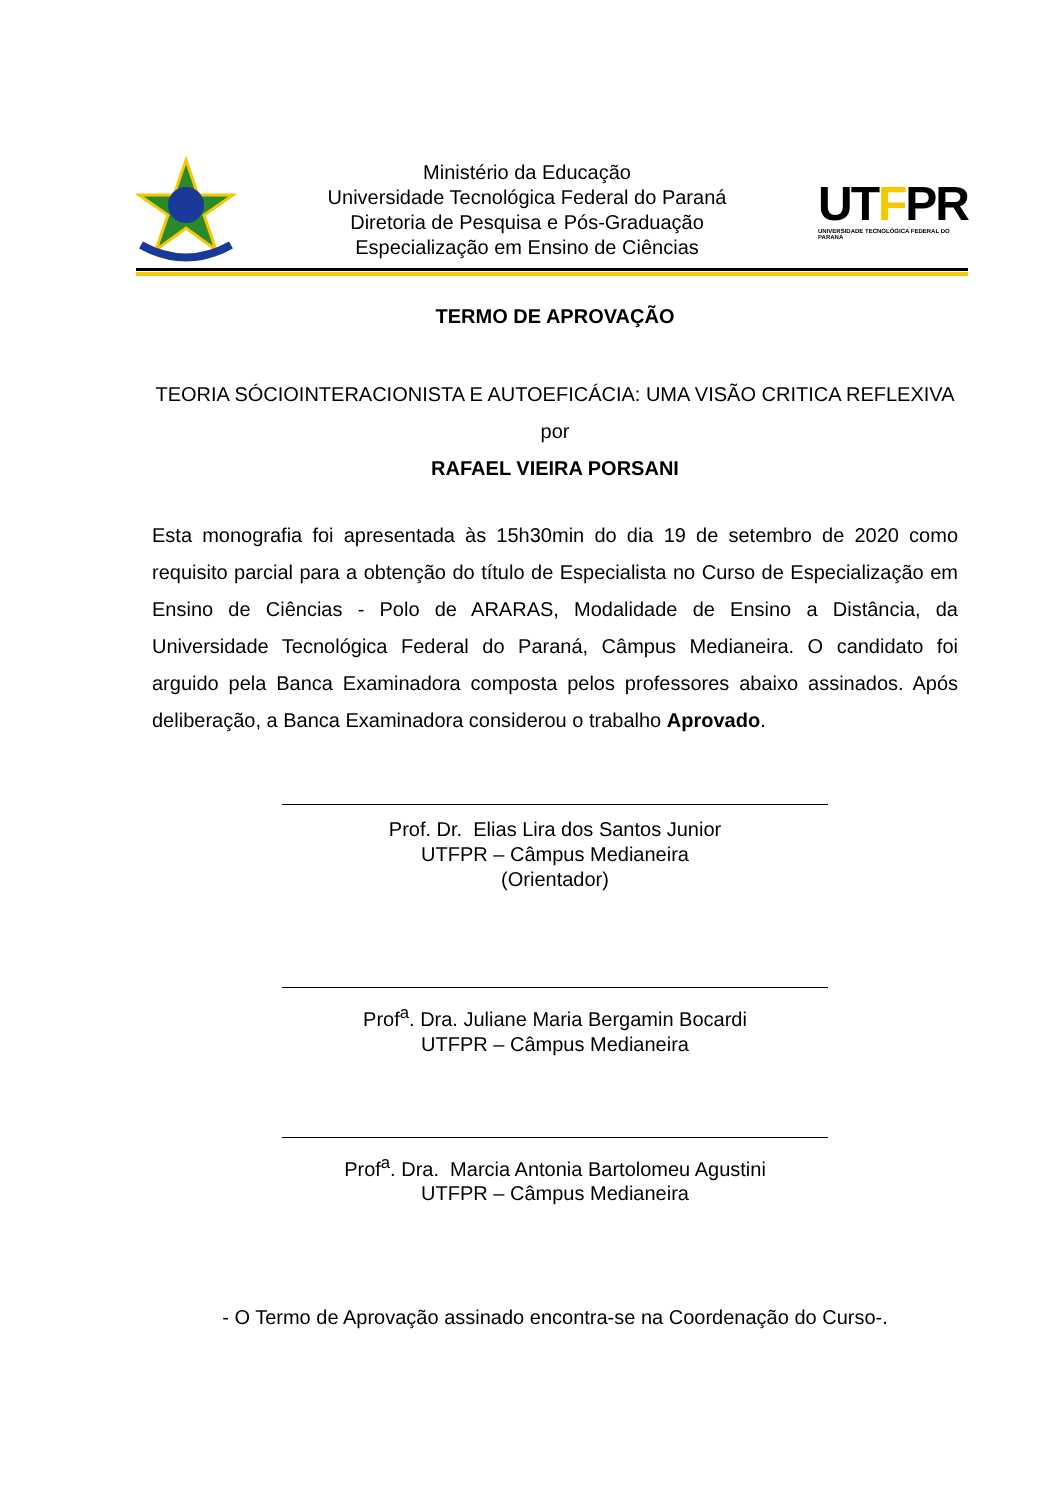Ministério da Educação
Universidade Tecnológica Federal do Paraná
Diretoria de Pesquisa e Pós-Graduação
Especialização em Ensino de Ciências
UTFPR
UNIVERSIDADE TECNOLÓGICA FEDERAL DO PARANÁ
TERMO DE APROVAÇÃO
TEORIA SÓCIOINTERACIONISTA E AUTOEFICÁCIA: UMA VISÃO CRITICA REFLEXIVA
por
RAFAEL VIEIRA PORSANI
Esta monografia foi apresentada às 15h30min do dia 19 de setembro de 2020 como requisito parcial para a obtenção do título de Especialista no Curso de Especialização em Ensino de Ciências - Polo de ARARAS, Modalidade de Ensino a Distância, da Universidade Tecnológica Federal do Paraná, Câmpus Medianeira. O candidato foi arguido pela Banca Examinadora composta pelos professores abaixo assinados. Após deliberação, a Banca Examinadora considerou o trabalho Aprovado.
Prof. Dr. Elias Lira dos Santos Junior
UTFPR – Câmpus Medianeira
(Orientador)
Prof<sup>a</sup>. Dra. Juliane Maria Bergamin Bocardi
UTFPR – Câmpus Medianeira
Prof<sup>a</sup>. Dra. Marcia Antonia Bartolomeu Agustini
UTFPR – Câmpus Medianeira
- O Termo de Aprovação assinado encontra-se na Coordenação do Curso-.